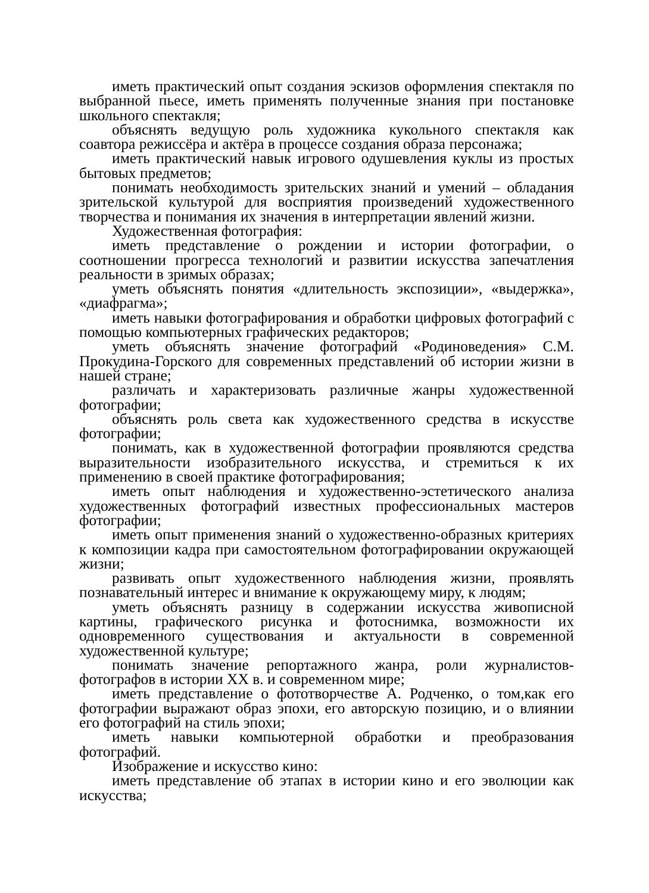иметь практический опыт создания эскизов оформления спектакля по выбранной пьесе, иметь применять полученные знания при постановке школьного спектакля;
объяснять ведущую роль художника кукольного спектакля как соавтора режиссёра и актёра в процессе создания образа персонажа;
иметь практический навык игрового одушевления куклы из простых бытовых предметов;
понимать необходимость зрительских знаний и умений – обладания зрительской культурой для восприятия произведений художественного творчества и понимания их значения в интерпретации явлений жизни.
Художественная фотография:
иметь представление о рождении и истории фотографии, о соотношении прогресса технологий и развитии искусства запечатления реальности в зримых образах;
уметь объяснять понятия «длительность экспозиции», «выдержка», «диафрагма»;
иметь навыки фотографирования и обработки цифровых фотографий с помощью компьютерных графических редакторов;
уметь объяснять значение фотографий «Родиноведения» С.М. Прокудина-Горского для современных представлений об истории жизни в нашей стране;
различать и характеризовать различные жанры художественной фотографии;
объяснять роль света как художественного средства в искусстве фотографии;
понимать, как в художественной фотографии проявляются средства выразительности изобразительного искусства, и стремиться к их применению в своей практике фотографирования;
иметь опыт наблюдения и художественно-эстетического анализа художественных фотографий известных профессиональных мастеров фотографии;
иметь опыт применения знаний о художественно-образных критериях к композиции кадра при самостоятельном фотографировании окружающей жизни;
развивать опыт художественного наблюдения жизни, проявлять познавательный интерес и внимание к окружающему миру, к людям;
уметь объяснять разницу в содержании искусства живописной картины, графического рисунка и фотоснимка, возможности их одновременного существования и актуальности в современной художественной культуре;
понимать значение репортажного жанра, роли журналистов-фотографов в истории XX в. и современном мире;
иметь представление о фототворчестве А. Родченко, о том,как его фотографии выражают образ эпохи, его авторскую позицию, и о влиянии его фотографий на стиль эпохи;
иметь навыки компьютерной обработки и преобразования фотографий.
Изображение и искусство кино:
иметь представление об этапах в истории кино и его эволюции как искусства;